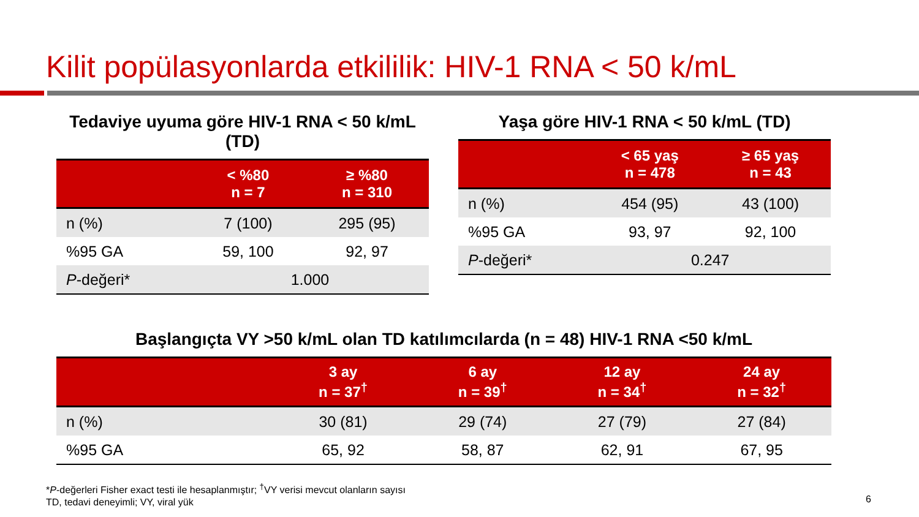Kilit popülasyonlarda etkililik: HIV-1 RNA < 50 k/mL
Tedaviye uyuma göre HIV-1 RNA < 50 k/mL (TD)
| | < %80 n = 7 | ≥ %80 n = 310 |
| --- | --- | --- |
| n (%) | 7 (100) | 295 (95) |
| %95 GA | 59, 100 | 92, 97 |
| P -değeri* | 1.000 | |
Yaşa göre HIV-1 RNA < 50 k/mL (TD)
| | < 65 yaş n = 478 | ≥ 65 yaş n = 43 |
| --- | --- | --- |
| n (%) | 454 (95) | 43 (100) |
| %95 GA | 93, 97 | 92, 100 |
| P -değeri* | 0.247 | |
Başlangıçta VY >50 k/mL olan TD katılımcılarda (n = 48) HIV-1 RNA <50 k/mL
| | 3 ay n = 37<sup>†</sup> | 6 ay n = 39<sup>†</sup> | 12 ay n = 34<sup>†</sup> | 24 ay n = 32<sup>†</sup> |
| --- | --- | --- | --- | --- |
| n (%) | 30 (81) | 29 (74) | 27 (79) | 27 (84) |
| %95 GA | 65, 92 | 58, 87 | 62, 91 | 67, 95 |
*P-değerleri Fisher exact testi ile hesaplanmıştır; <sup>†</sup>VY verisi mevcut olanların sayısı
TD, tedavi deneyimli; VY, viral yük
6